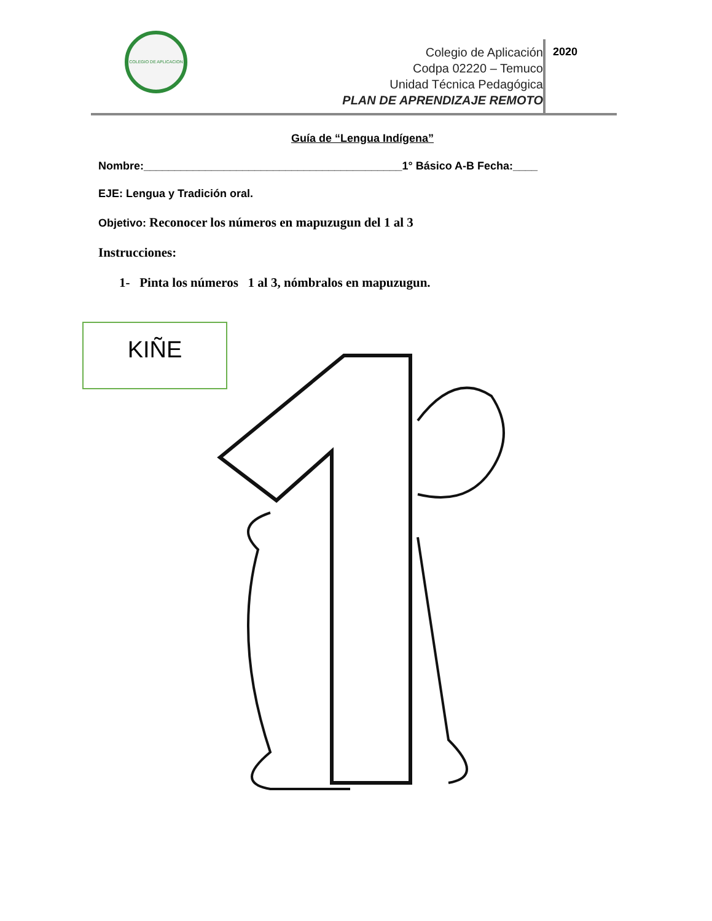COLEGIO DE APLICACION
Colegio de Aplicación
Codpa 02220 – Temuco
Unidad Técnica Pedagógica
PLAN DE APRENDIZAJE REMOTO
2020
Guía de “Lengua Indígena”
Nombre:__________________________________________1° Básico A-B Fecha:____
EJE: Lengua y Tradición oral.
Objetivo: Reconocer los números en mapuzugun del 1 al 3
Instrucciones:
1- Pinta los números 1 al 3, nómbralos en mapuzugun.
KIÑE